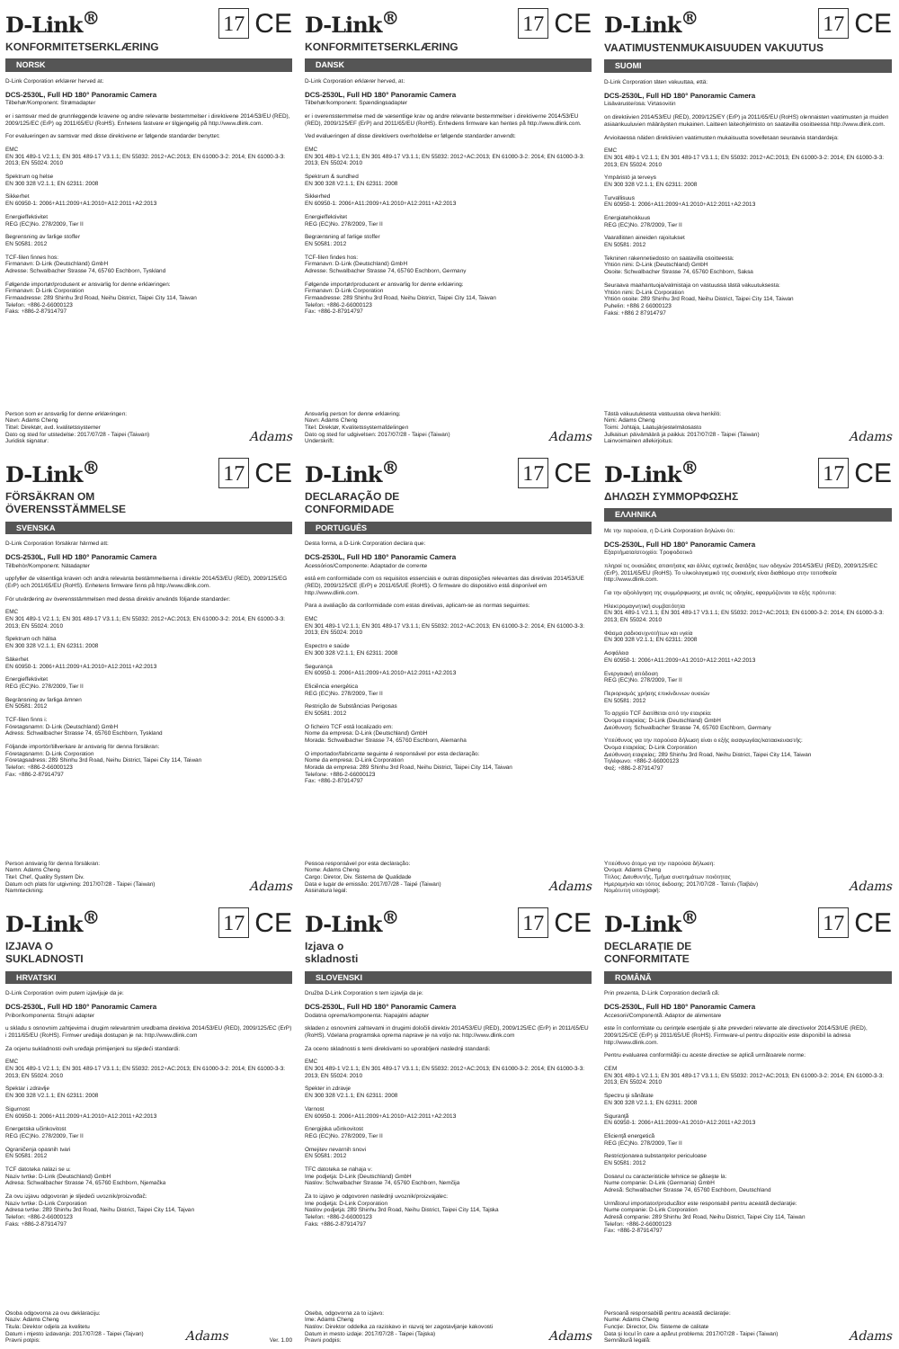D-Link<sup>®</sup>
KONFORMITETSERKLÆRING
17 CE
NORSK
D-Link Corporation erklærer herved at:
DCS-2530L, Full HD 180° Panoramic Camera
Tilbehør/Komponent: Strømadapter
er i samsvar med de grunnleggende kravene og andre relevante bestemmelser i direktivene 2014/53/EU (RED), 2009/125/EC (ErP) og 2011/65/EU (RoHS). Enhetens fastvare er tilgjengelig på http://www.dlink.com.
For evalueringen av samsvar med disse direktivene er følgende standarder benyttet:
EMC
EN 301 489-1 V2.1.1; EN 301 489-17 V3.1.1; EN 55032: 2012+AC:2013; EN 61000-3-2: 2014; EN 61000-3-3: 2013; EN 55024: 2010
Spektrum og helse
EN 300 328 V2.1.1; EN 62311: 2008
Sikkerhet
EN 60950-1: 2006+A11:2009+A1:2010+A12:2011+A2:2013
Energieffektivitet
REG (EC)No. 278/2009, Tier II
Begrensning av farlige stoffer
EN 50581: 2012
TCF-filen finnes hos:
Firmanavn: D-Link (Deutschland) GmbH
Adresse: Schwalbacher Strasse 74, 65760 Eschborn, Tyskland
Følgende importør/produsent er ansvarlig for denne erklæringen:
Firmanavn: D-Link Corporation
Firmaadresse: 289 Shinhu 3rd Road, Neihu District, Taipei City 114, Taiwan
Telefon: +886-2-66000123
Faks: +886-2-87914797
Person som er ansvarlig for denne erklæringen:
Navn: Adams Cheng
Tittel: Direktør, avd. kvalitetssystemer
Dato og sted for utstedelse: 2017/07/28 - Taipei (Taiwan)
Juridisk signatur:
Adams
D-Link<sup>®</sup>
KONFORMITETSERKLÆRING
17 CE
DANSK
D-Link Corporation erklærer herved, at:
DCS-2530L, Full HD 180° Panoramic Camera
Tilbehør/komponent: Spændingsadapter
er i overensstemmelse med de væsentlige krav og andre relevante bestemmelser i direktiverne 2014/53/EU (RED), 2009/125/EF (ErP) and 2011/65/EU (RoHS). Enhedens firmware kan hentes på http://www.dlink.com.
Ved evalueringen af disse direktivers overholdelse er følgende standarder anvendt:
EMC
EN 301 489-1 V2.1.1; EN 301 489-17 V3.1.1; EN 55032: 2012+AC:2013; EN 61000-3-2: 2014; EN 61000-3-3: 2013; EN 55024: 2010
Spektrum & sundhed
EN 300 328 V2.1.1; EN 62311: 2008
Sikkerhed
EN 60950-1: 2006+A11:2009+A1:2010+A12:2011+A2:2013
Energieffektivitet
REG (EC)No. 278/2009, Tier II
Begrænsning af farlige stoffer
EN 50581: 2012
TCF-filen findes hos:
Firmanavn: D-Link (Deutschland) GmbH
Adresse: Schwalbacher Strasse 74, 65760 Eschborn, Germany
Følgende importør/producent er ansvarlig for denne erklæring:
Firmanavn: D-Link Corporation
Firmaadresse: 289 Shinhu 3rd Road, Neihu District, Taipei City 114, Taiwan
Telefon: +886-2-66000123
Fax: +886-2-87914797
Ansvarlig person for denne erklæring:
Navn: Adams Cheng
Titel: Direktør, Kvalitetssystemafdelingen
Dato og sted for udgivelsen: 2017/07/28 - Taipei (Taiwan)
Underskrift:
Adams
D-Link<sup>®</sup> 17 CE
VAATIMUSTENMUKAISUUDEN VAKUUTUS
SUOMI
D-Link Corporation täten vakuuttaa, että:
DCS-2530L, Full HD 180° Panoramic Camera
Lisävaruste/osa: Virtasovitin
on direktiivien 2014/53/EU (RED), 2009/125/EY (ErP) ja 2011/65/EU (RoHS) olennaisten vaatimusten ja muiden asiaankuuluvien määräysten mukainen. Laitteen laiteohjelmisto on saatavilla osoitteessa http://www.dlink.com.
Arvioitaessa näiden direktiivien vaatimusten mukaisuutta sovelletaan seuraavia standardeja:
EMC
EN 301 489-1 V2.1.1; EN 301 489-17 V3.1.1; EN 55032: 2012+AC:2013; EN 61000-3-2: 2014; EN 61000-3-3: 2013; EN 55024: 2010
Ympäristö ja terveys
EN 300 328 V2.1.1; EN 62311: 2008
Turvallisuus
EN 60950-1: 2006+A11:2009+A1:2010+A12:2011+A2:2013
Energiatehokkuus
REG (EC)No. 278/2009, Tier II
Vaarallisten aineiden rajoitukset
EN 50581: 2012
Tekninen rakennetiedosto on saatavilla osoitteesta:
Yhtiön nimi: D-Link (Deutschland) GmbH
Osoite: Schwalbacher Strasse 74, 65760 Eschborn, Saksa
Seuraava maahantuoja/valmistaja on vastuussa tästä vakuutuksesta:
Yhtiön nimi: D-Link Corporation
Yhtiön osoite: 289 Shinhu 3rd Road, Neihu District, Taipei City 114, Taiwan
Puhelin: +886 2 66000123
Faksi: +886 2 87914797
Tästä vakuutuksesta vastuussa oleva henkilö:
Nimi: Adams Cheng
Toimi: Johtaja, Laatujärjestelmäosasto
Julkaisun päivämäärä ja paikka: 2017/07/28 - Taipei (Taiwan)
Lainvoimainen allekirjoitus:
Adams
D-Link<sup>®</sup>
FÖRSÄKRAN OM
ÖVERENSSTÄMMELSE
17 CE
SVENSKA
D-Link Corporation försäkrar härmed att:
DCS-2530L, Full HD 180° Panoramic Camera
Tillbehör/Komponent: Nätadapter
uppfyller de väsentliga kraven och andra relevanta bestämmelserna i direktiv 2014/53/EU (RED), 2009/125/EG (ErP) och 2011/65/EU (RoHS). Enhetens firmware finns på http://www.dlink.com.
För utvärdering av överensstämmelsen med dessa direktiv används följande standarder:
EMC
EN 301 489-1 V2.1.1; EN 301 489-17 V3.1.1; EN 55032: 2012+AC:2013; EN 61000-3-2: 2014; EN 61000-3-3: 2013; EN 55024: 2010
Spektrum och hälsa
EN 300 328 V2.1.1; EN 62311: 2008
Säkerhet
EN 60950-1: 2006+A11:2009+A1:2010+A12:2011+A2:2013
Energieffektivitet
REG (EC)No. 278/2009, Tier II
Begränsning av farliga ämnen
EN 50581: 2012
TCF-filen finns i:
Företagsnamn: D-Link (Deutschland) GmbH
Adress: Schwalbacher Strasse 74, 65760 Eschborn, Tyskland
Följande importör/tillverkare är ansvarig för denna försäkran:
Företagsnamn: D-Link Corporation
Företagsadress: 289 Shinhu 3rd Road, Neihu District, Taipei City 114, Taiwan
Telefon: +886-2-66000123
Fax: +886-2-87914797
Person ansvarig för denna försäkran:
Namn: Adams Cheng
Titel: Chef, Quality System Div.
Datum och plats för utgivning: 2017/07/28 - Taipei (Taiwan)
Namnteckning:
Adams
D-Link<sup>®</sup>
DECLARAÇÃO DE
CONFORMIDADE
17 CE
PORTUGUÊS
Desta forma, a D-Link Corporation declara que:
DCS-2530L, Full HD 180° Panoramic Camera
Acessórios/Componente: Adaptador de corrente
está em conformidade com os requisitos essenciais e outras disposições relevantes das diretivas 2014/53/UE (RED), 2009/125/CE (ErP) e 2011/65/UE (RoHS). O firmware do dispositivo está disponível em http://www.dlink.com.
Para a avaliação da conformidade com estas diretivas, aplicam-se as normas seguintes:
EMC
EN 301 489-1 V2.1.1; EN 301 489-17 V3.1.1; EN 55032: 2012+AC:2013; EN 61000-3-2: 2014; EN 61000-3-3: 2013; EN 55024: 2010
Espectro e saúde
EN 300 328 V2.1.1; EN 62311: 2008
Segurança
EN 60950-1: 2006+A11:2009+A1:2010+A12:2011+A2:2013
Eficiência energética
REG (EC)No. 278/2009, Tier II
Restrição de Substâncias Perigosas
EN 50581: 2012
O ficheiro TCF está localizado em:
Nome da empresa: D-Link (Deutschland) GmbH
Morada: Schwalbacher Strasse 74, 65760 Eschborn, Alemanha
O importador/fabricante seguinte é responsável por esta declaração:
Nome da empresa: D-Link Corporation
Morada da empresa: 289 Shinhu 3rd Road, Neihu District, Taipei City 114, Taiwan
Telefone: +886-2-66000123
Fax: +886-2-87914797
Pessoa responsável por esta declaração:
Nome: Adams Cheng
Cargo: Diretor, Div. Sistema de Qualidade
Data e lugar de emissão: 2017/07/28 - Taipé (Taiwan)
Assinatura legal:
Adams
D-Link<sup>®</sup>
ΔΗΛΩΣΗ ΣΥΜΜΟΡΦΩΣΗΣ
17 CE
ΕΛΛΗΝΙΚΑ
Με την παρούσα, η D-Link Corporation δηλώνει ότι:
DCS-2530L, Full HD 180° Panoramic Camera
Εξαρτήματα/στοιχείο: Τροφοδοτικό
πληροί τις ουσιώδεις απαιτήσεις και άλλες σχετικές διατάξεις των οδηγιών 2014/53/EU (RED), 2009/125/EC (ErP), 2011/65/EU (RoHS). Το υλικολογισμικό της συσκευής είναι διαθέσιμο στην τοποθεσία http://www.dlink.com.
Για την αξιολόγηση της συμμόρφωσης με αυτές τις οδηγίες, εφαρμόζονται τα εξής πρότυπα:
Ηλεκτρομαγνητική συμβατότητα
EN 301 489-1 V2.1.1; EN 301 489-17 V3.1.1; EN 55032: 2012+AC:2013; EN 61000-3-2: 2014; EN 61000-3-3: 2013; EN 55024: 2010
Φάσμα ραδιοσυχνοτήτων και υγεία
EN 300 328 V2.1.1; EN 62311: 2008
Ασφάλεια
EN 60950-1: 2006+A11:2009+A1:2010+A12:2011+A2:2013
Ενεργειακή απόδοση
REG (EC)No. 278/2009, Tier II
Περιορισμός χρήσης επικίνδυνων ουσιών
EN 50581: 2012
Το αρχείο TCF διατίθεται από την εταιρεία:
Όνομα εταιρείας: D-Link (Deutschland) GmbH
Διεύθυνση: Schwalbacher Strasse 74, 65760 Eschborn, Germany
Υπεύθυνος για την παρούσα δήλωση είναι ο εξής εισαγωγέας/κατασκευαστής:
Όνομα εταιρείας: D-Link Corporation
Διεύθυνση εταιρείας: 289 Shinhu 3rd Road, Neihu District, Taipei City 114, Taiwan
Τηλέφωνο: +886-2-66000123
Φαξ: +886-2-87914797
Υπεύθυνο άτομο για την παρούσα δήλωση:
Όνομα: Adams Cheng
Τίτλος: Διευθυντής, Τμήμα συστημάτων ποιότητας
Ημερομηνία και τόπος έκδοσης: 2017/07/28 - Ταϊπέι (Ταϊβάν)
Νομότυπη υπογραφή:
Adams
D-Link<sup>®</sup>
IZJAVA O
SUKLADNOSTI
17 CE
HRVATSKI
D-Link Corporation ovim putem izjavljuje da je:
DCS-2530L, Full HD 180° Panoramic Camera
Pribor/komponenta: Strujni adapter
u skladu s osnovnim zahtjevima i drugim relevantnim uredbama direktiva 2014/53/EU (RED), 2009/125/EC (ErP) i 2011/65/EU (RoHS). Firmver uređaja dostupan je na: http://www.dlink.com
Za ocjenu sukladnosti ovih uređaja primijenjeni su sljedeći standardi:
EMC
EN 301 489-1 V2.1.1; EN 301 489-17 V3.1.1; EN 55032: 2012+AC:2013; EN 61000-3-2: 2014; EN 61000-3-3: 2013; EN 55024: 2010
Spektar i zdravlje
EN 300 328 V2.1.1; EN 62311: 2008
Sigurnost
EN 60950-1: 2006+A11:2009+A1:2010+A12:2011+A2:2013
Energetska učinkovitost
REG (EC)No. 278/2009, Tier II
Ograničenja opasnih tvari
EN 50581: 2012
TCF datoteka nalazi se u:
Naziv tvrtke: D-Link (Deutschland) GmbH
Adresa: Schwalbacher Strasse 74, 65760 Eschborn, Njemačka
Za ovu izjavu odgovoran je sljedeći uvoznik/proizvođač:
Naziv tvrtke: D-Link Corporation
Adresa tvrtke: 289 Shinhu 3rd Road, Neihu District, Taipei City 114, Tajvan
Telefon: +886-2-66000123
Faks: +886-2-87914797
Osoba odgovorna za ovu deklaraciju:
Naziv: Adams Cheng
Titula: Direktor odjela za kvalitetu
Datum i mjesto izdavanja: 2017/07/28 - Taipei (Tajvan)
Pravni potpis:
Adams
Ver. 1.00
D-Link<sup>®</sup>
Izjava o
skladnosti
17 CE
SLOVENSKI
Družba D-Link Corporation s tem izjavlja da je:
DCS-2530L, Full HD 180° Panoramic Camera
Dodatna oprema/komponenta: Napajalni adapter
skladen z osnovnimi zahtevami in drugimi določili direktiv 2014/53/EU (RED), 2009/125/EC (ErP) in 2011/65/EU (RoHS). Vdelana programska oprema naprave je na voljo na: http://www.dlink.com
Za oceno skladnosti s temi direktivami so uporabljeni naslednji standardi:
EMC
EN 301 489-1 V2.1.1; EN 301 489-17 V3.1.1; EN 55032: 2012+AC:2013; EN 61000-3-2: 2014; EN 61000-3-3: 2013; EN 55024: 2010
Spekter in zdravje
EN 300 328 V2.1.1; EN 62311: 2008
Varnost
EN 60950-1: 2006+A11:2009+A1:2010+A12:2011+A2:2013
Energijska učinkovitost
REG (EC)No. 278/2009, Tier II
Omejitev nevarnih snovi
EN 50581: 2012
TFC datoteka se nahaja v:
Ime podjetja: D-Link (Deutschland) GmbH
Naslov: Schwalbacher Strasse 74, 65760 Eschborn, Nemčija
Za to izjavo je odgovoren naslednji uvoznik/proizvajalec:
Ime podjetja: D-Link Corporation
Naslov podjetja: 289 Shinhu 3rd Road, Neihu District, Taipei City 114, Tajska
Telefon: +886-2-66000123
Faks: +886-2-87914797
Oseba, odgovorna za to izjavo:
Ime: Adams Cheng
Naslov: Direktor oddelka za raziskavo in razvoj ter zagotavljanje kakovosti
Datum in mesto izdaje: 2017/07/28 - Taipei (Tajska)
Pravni podpis:
Adams
D-Link<sup>®</sup>
DECLARAŢIE DE
CONFORMITATE
17 CE
ROMÂNĂ
Prin prezenta, D-Link Corporation declară că:
DCS-2530L, Full HD 180° Panoramic Camera
Accesorii/Componentă: Adaptor de alimentare
este în conformitate cu cerinţele esenţiale şi alte prevederi relevante ale directivelor 2014/53/UE (RED), 2009/125/CE (ErP) şi 2011/65/UE (RoHS). Firmware-ul pentru dispozitiv este disponibil la adresa http://www.dlink.com.
Pentru evaluarea conformităţii cu aceste directive se aplică următoarele norme:
CEM
EN 301 489-1 V2.1.1; EN 301 489-17 V3.1.1; EN 55032: 2012+AC:2013; EN 61000-3-2: 2014; EN 61000-3-3: 2013; EN 55024: 2010
Spectru şi sănătate
EN 300 328 V2.1.1; EN 62311: 2008
Siguranţă
EN 60950-1: 2006+A11:2009+A1:2010+A12:2011+A2:2013
Eficienţă energetică
REG (EC)No. 278/2009, Tier II
Restricţionarea substanţelor periculoase
EN 50581: 2012
Dosarul cu caracteristicile tehnice se găseşte la:
Nume companie: D-Link (Germania) GmbH
Adresă: Schwalbacher Strasse 74, 65760 Eschborn, Deutschland
Următorul importator/producător este responsabil pentru această declaraţie:
Nume companie: D-Link Corporation
Adresă companie: 289 Shinhu 3rd Road, Neihu District, Taipei City 114, Taiwan
Telefon: +886-2-66000123
Fax: +886-2-87914797
Persoană responsabilă pentru această declaraţie:
Nume: Adams Cheng
Funcţie: Director, Div. Sisteme de calitate
Data şi locul în care a apărut problema: 2017/07/28 - Taipei (Taiwan)
Semnătură legală:
Adams